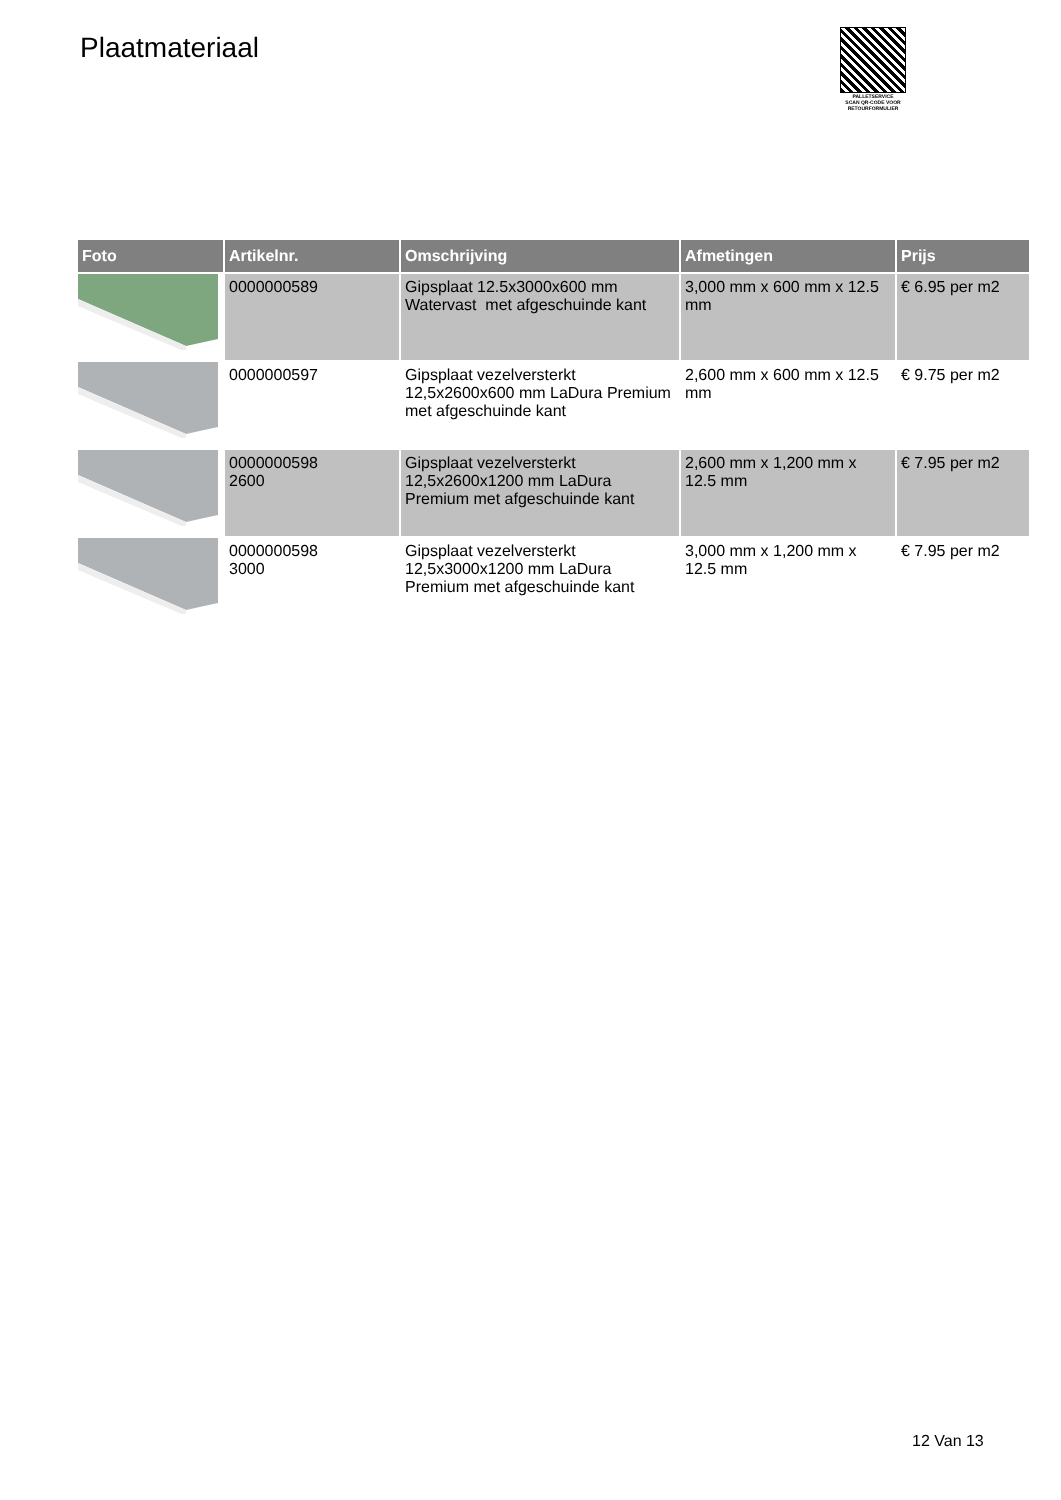Plaatmateriaal
PALLETSERVICE
SCAN QR-CODE VOOR RETOURFORMULIER
| Foto | Artikelnr. | Omschrijving | Afmetingen | Prijs |
| --- | --- | --- | --- | --- |
| | 0000000589 | Gipsplaat 12.5x3000x600 mm Watervast met afgeschuinde kant | 3,000 mm x 600 mm x 12.5 mm | € 6.95 per m2 |
| | 0000000597 | Gipsplaat vezelversterkt 12,5x2600x600 mm LaDura Premium met afgeschuinde kant | 2,600 mm x 600 mm x 12.5 mm | € 9.75 per m2 |
| | 0000000598 2600 | Gipsplaat vezelversterkt 12,5x2600x1200 mm LaDura Premium met afgeschuinde kant | 2,600 mm x 1,200 mm x 12.5 mm | € 7.95 per m2 |
| | 0000000598 3000 | Gipsplaat vezelversterkt 12,5x3000x1200 mm LaDura Premium met afgeschuinde kant | 3,000 mm x 1,200 mm x 12.5 mm | € 7.95 per m2 |
12 Van 13